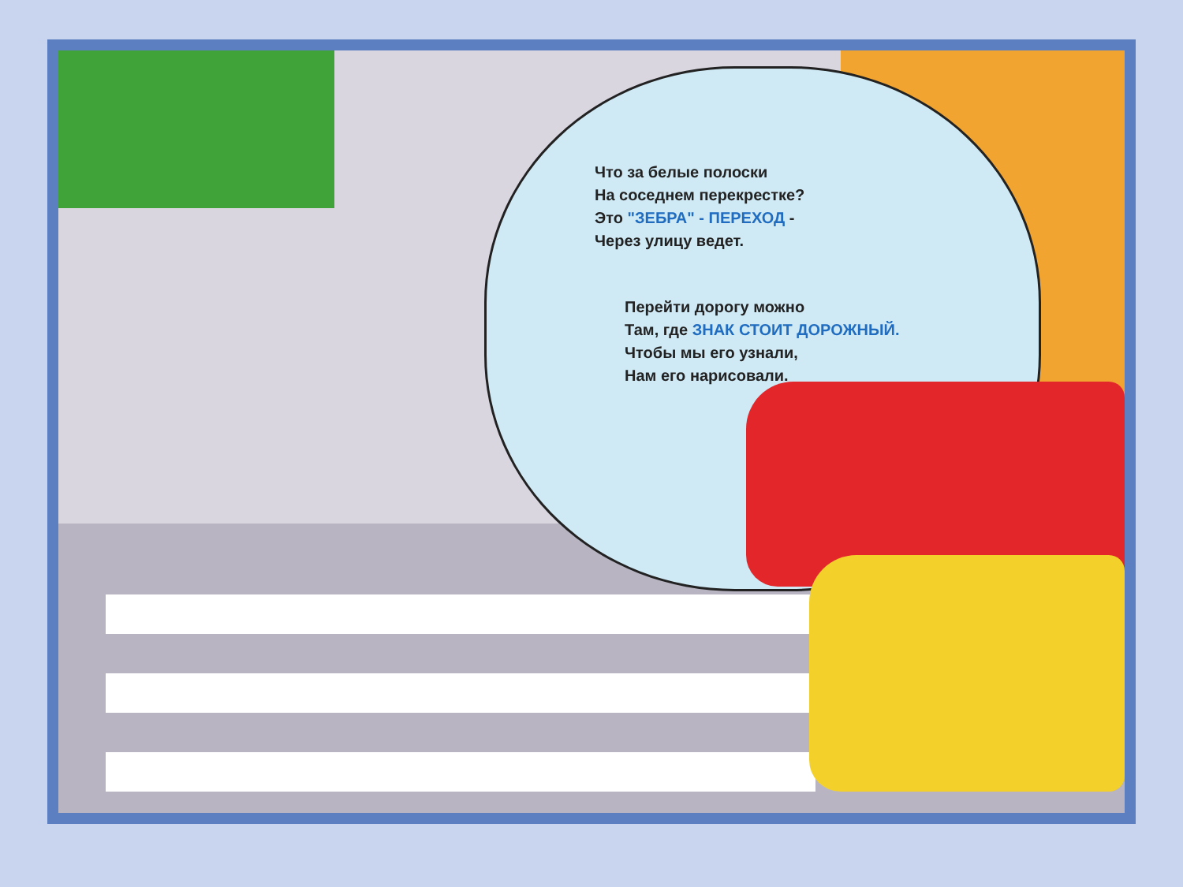Что за белые полоски
На соседнем перекрестке?
Это "ЗЕБРА" - ПЕРЕХОД -
Через улицу ведет.
Перейти дорогу можно
Там, где ЗНАК СТОИТ ДОРОЖНЫЙ.
Чтобы мы его узнали,
Нам его нарисовали.